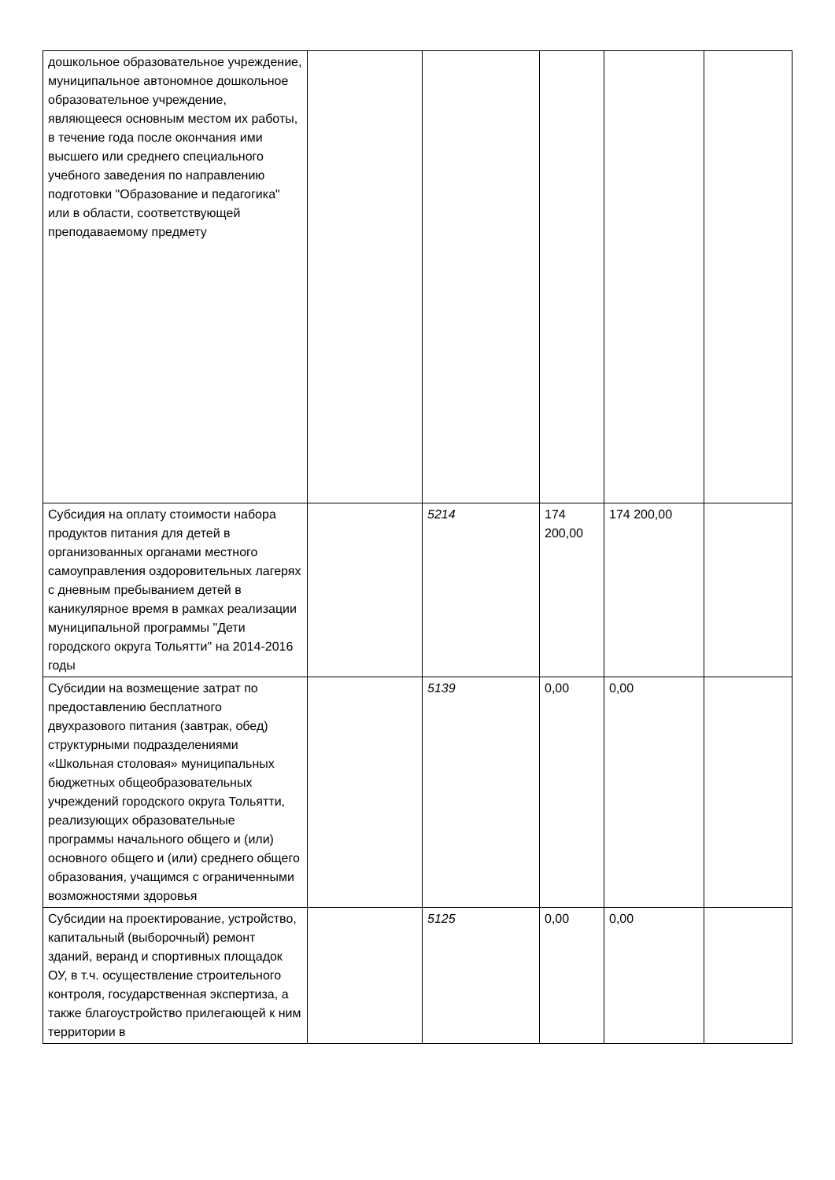| дошкольное образовательное учреждение, муниципальное автономное дошкольное образовательное учреждение, являющееся основным местом их работы, в течение года после окончания ими высшего или среднего специального учебного заведения по направлению подготовки "Образование и педагогика" или в области, соответствующей преподаваемому предмету | | | | | |
| Субсидия на оплату стоимости набора продуктов питания для детей в организованных органами местного самоуправления оздоровительных лагерях с дневным пребыванием детей в каникулярное время в рамках реализации муниципальной программы "Дети городского округа Тольятти" на 2014-2016 годы | | 5214 | 174 200,00 | 174 200,00 | |
| Субсидии на возмещение затрат по предоставлению бесплатного двухразового питания (завтрак, обед) структурными подразделениями «Школьная столовая» муниципальных бюджетных общеобразовательных учреждений городского округа Тольятти, реализующих образовательные программы начального общего и (или) основного общего и (или) среднего общего образования, учащимся с ограниченными возможностями здоровья | | 5139 | 0,00 | 0,00 | |
| Субсидии на проектирование, устройство, капитальный (выборочный) ремонт зданий, веранд и спортивных площадок ОУ, в т.ч. осуществление строительного контроля, государственная экспертиза, а также благоустройство прилегающей к ним территории в | | 5125 | 0,00 | 0,00 | |